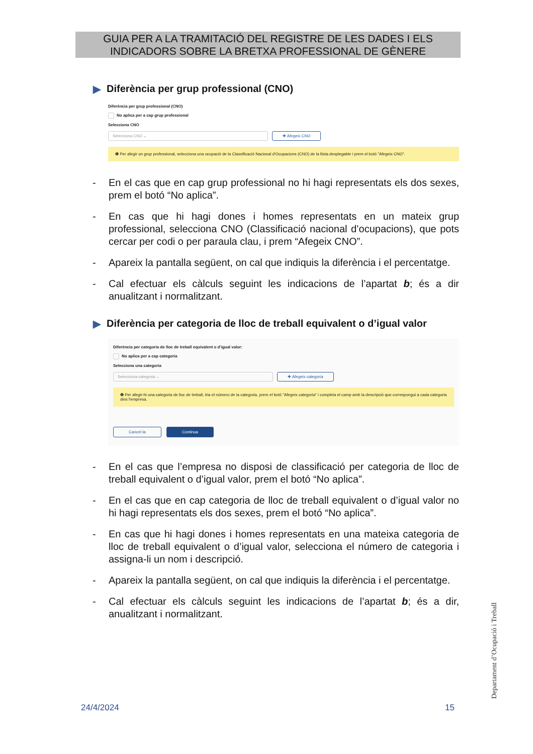GUIA PER A LA TRAMITACIÓ DEL REGISTRE DE LES DADES I ELS
INDICADORS SOBRE LA BRETXA PROFESSIONAL DE GÈNERE
▶ Diferència per grup professional (CNO)
Diferència per grup professional (CNO)
No aplica per a cap grup professional
Selecciona CNO
Selecciona CNO ⌄ ✚ Afegeix CNO
❶ Per afegir un grup professional, selecciona una ocupació de la Classificació Nacional d'Ocupacions (CNO) de la llista desplegable i prem el botó "Afegeix CNO".
- En el cas que en cap grup professional no hi hagi representats els dos sexes, prem el botó “No aplica”.
- En cas que hi hagi dones i homes representats en un mateix grup professional, selecciona CNO (Classificació nacional d’ocupacions), que pots cercar per codi o per paraula clau, i prem “Afegeix CNO”.
- Apareix la pantalla següent, on cal que indiquis la diferència i el percentatge.
- Cal efectuar els càlculs seguint les indicacions de l’apartat b; és a dir anualitzant i normalitzant.
▶ Diferència per categoria de lloc de treball equivalent o d’igual valor
Diferència per categoria de lloc de treball equivalent o d'igual valor:
No aplica per a cap categoria
Selecciona una categoria
Selecciona categoria ⌄ ✚ Afegeix categoria
❶ Per afegir-hi una categoria de lloc de treball, tria el número de la categoria, prem el botó "Afegeix categoria" i completa el camp amb la descripció que correspongui a cada categoria dins l'empresa.
Cancel·la Continua
- En el cas que l’empresa no disposi de classificació per categoria de lloc de treball equivalent o d’igual valor, prem el botó “No aplica”.
- En el cas que en cap categoria de lloc de treball equivalent o d’igual valor no hi hagi representats els dos sexes, prem el botó “No aplica”.
- En cas que hi hagi dones i homes representats en una mateixa categoria de lloc de treball equivalent o d’igual valor, selecciona el número de categoria i assigna-li un nom i descripció.
- Apareix la pantalla següent, on cal que indiquis la diferència i el percentatge.
- Cal efectuar els càlculs seguint les indicacions de l’apartat b; és a dir, anualitzant i normalitzant.
24/4/2024 15 Departament d’Ocupació i Treball